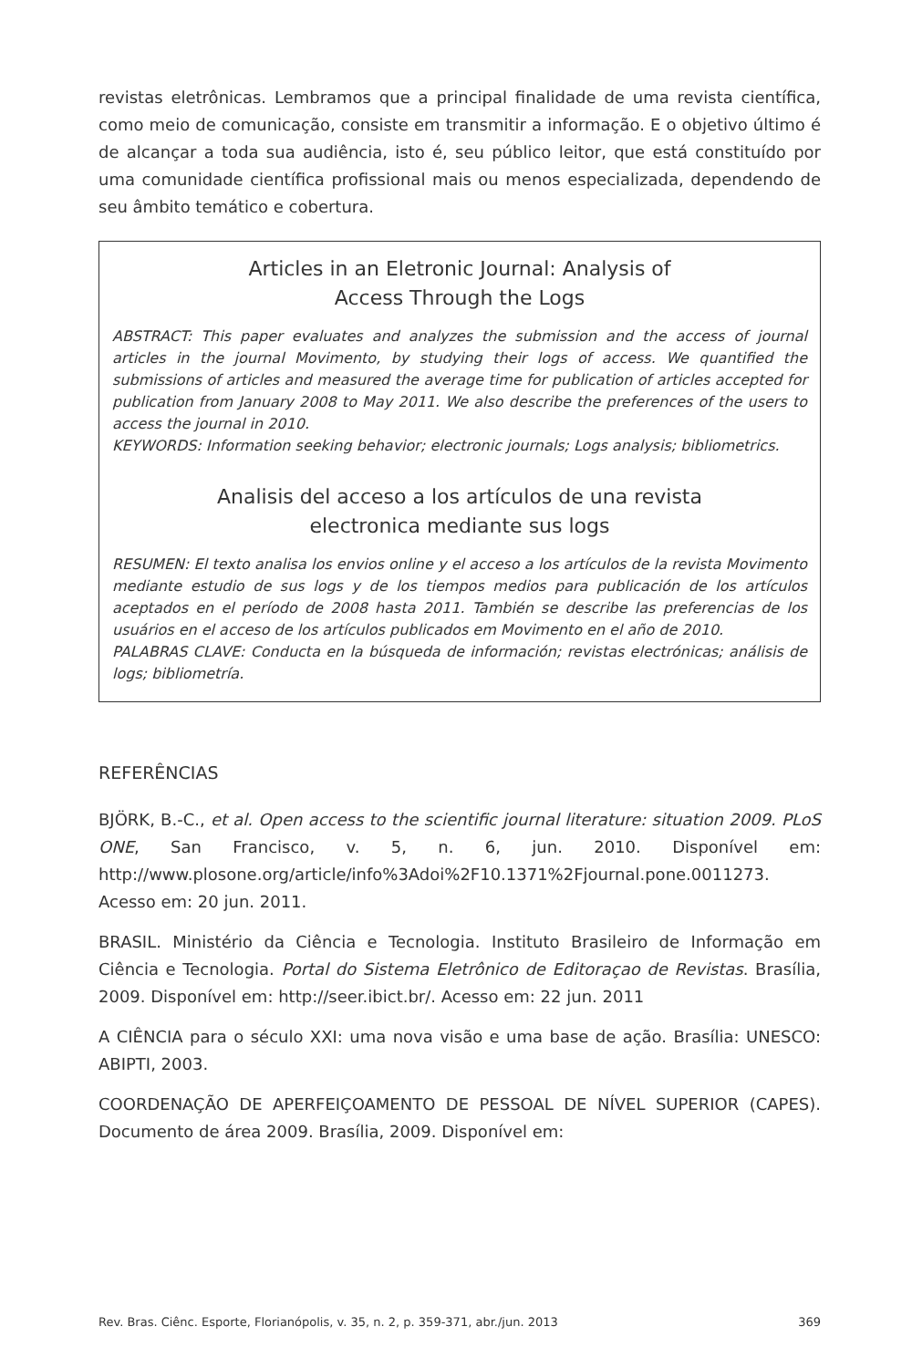revistas eletrônicas. Lembramos que a principal finalidade de uma revista científica, como meio de comunicação, consiste em transmitir a informação. E o objetivo último é de alcançar a toda sua audiência, isto é, seu público leitor, que está constituído por uma comunidade científica profissional mais ou menos especializada, dependendo de seu âmbito temático e cobertura.
Articles in an Eletronic Journal: Analysis of
Access Through the Logs
ABSTRACT: This paper evaluates and analyzes the submission and the access of journal articles in the journal Movimento, by studying their logs of access. We quantified the submissions of articles and measured the average time for publication of articles accepted for publication from January 2008 to May 2011. We also describe the preferences of the users to access the journal in 2010.
KEYWORDS: Information seeking behavior; electronic journals; Logs analysis; bibliometrics.
Analisis del acceso a los artículos de una revista
electronica mediante sus logs
RESUMEN: El texto analisa los envios online y el acceso a los artículos de la revista Movimento mediante estudio de sus logs y de los tiempos medios para publicación de los artículos aceptados en el período de 2008 hasta 2011. También se describe las preferencias de los usuários en el acceso de los artículos publicados em Movimento en el año de 2010.
PALABRAS CLAVE: Conducta en la búsqueda de información; revistas electrónicas; análisis de logs; bibliometría.
REFERÊNCIAS
BJÖRK, B.-C., et al. Open access to the scientific journal literature: situation 2009. PLoS ONE, San Francisco, v. 5, n. 6, jun. 2010. Disponível em: http://www.plosone.org/article/info%3Adoi%2F10.1371%2Fjournal.pone.0011273. Acesso em: 20 jun. 2011.
BRASIL. Ministério da Ciência e Tecnologia. Instituto Brasileiro de Informação em Ciência e Tecnologia. Portal do Sistema Eletrônico de Editoraçao de Revistas. Brasília, 2009. Disponível em: http://seer.ibict.br/. Acesso em: 22 jun. 2011
A CIÊNCIA para o século XXI: uma nova visão e uma base de ação. Brasília: UNESCO: ABIPTI, 2003.
COORDENAÇÃO DE APERFEIÇOAMENTO DE PESSOAL DE NÍVEL SUPERIOR (CAPES). Documento de área 2009. Brasília, 2009. Disponível em:
Rev. Bras. Ciênc. Esporte, Florianópolis, v. 35, n. 2, p. 359-371, abr./jun. 2013 369